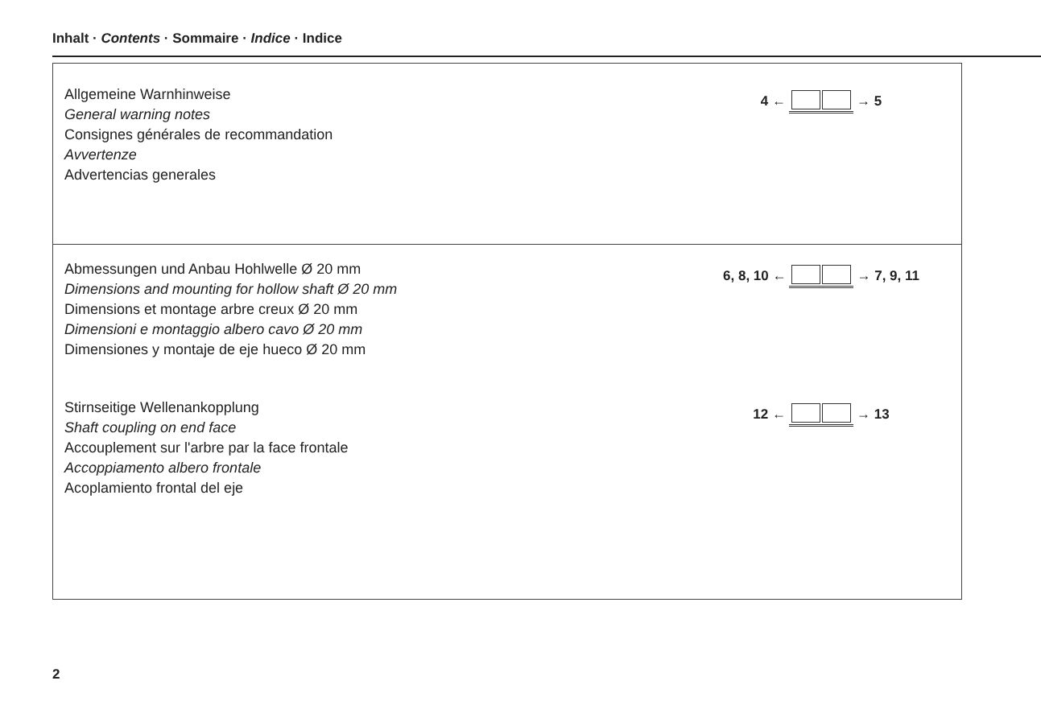Inhalt · Contents · Sommaire · Indice · Indice
Allgemeine Warnhinweise
General warning notes
Consignes générales de recommandation
Avvertenze
Advertencias generales
4 ← → 5
Abmessungen und Anbau Hohlwelle Ø 20 mm
Dimensions and mounting for hollow shaft Ø 20 mm
Dimensions et montage arbre creux Ø 20 mm
Dimensioni e montaggio albero cavo Ø 20 mm
Dimensiones y montaje de eje hueco Ø 20 mm
6, 8, 10 ← → 7, 9, 11
Stirnseitige Wellenankopplung
Shaft coupling on end face
Accouplement sur l'arbre par la face frontale
Accoppiamento albero frontale
Acoplamiento frontal del eje
12 ← → 13
2